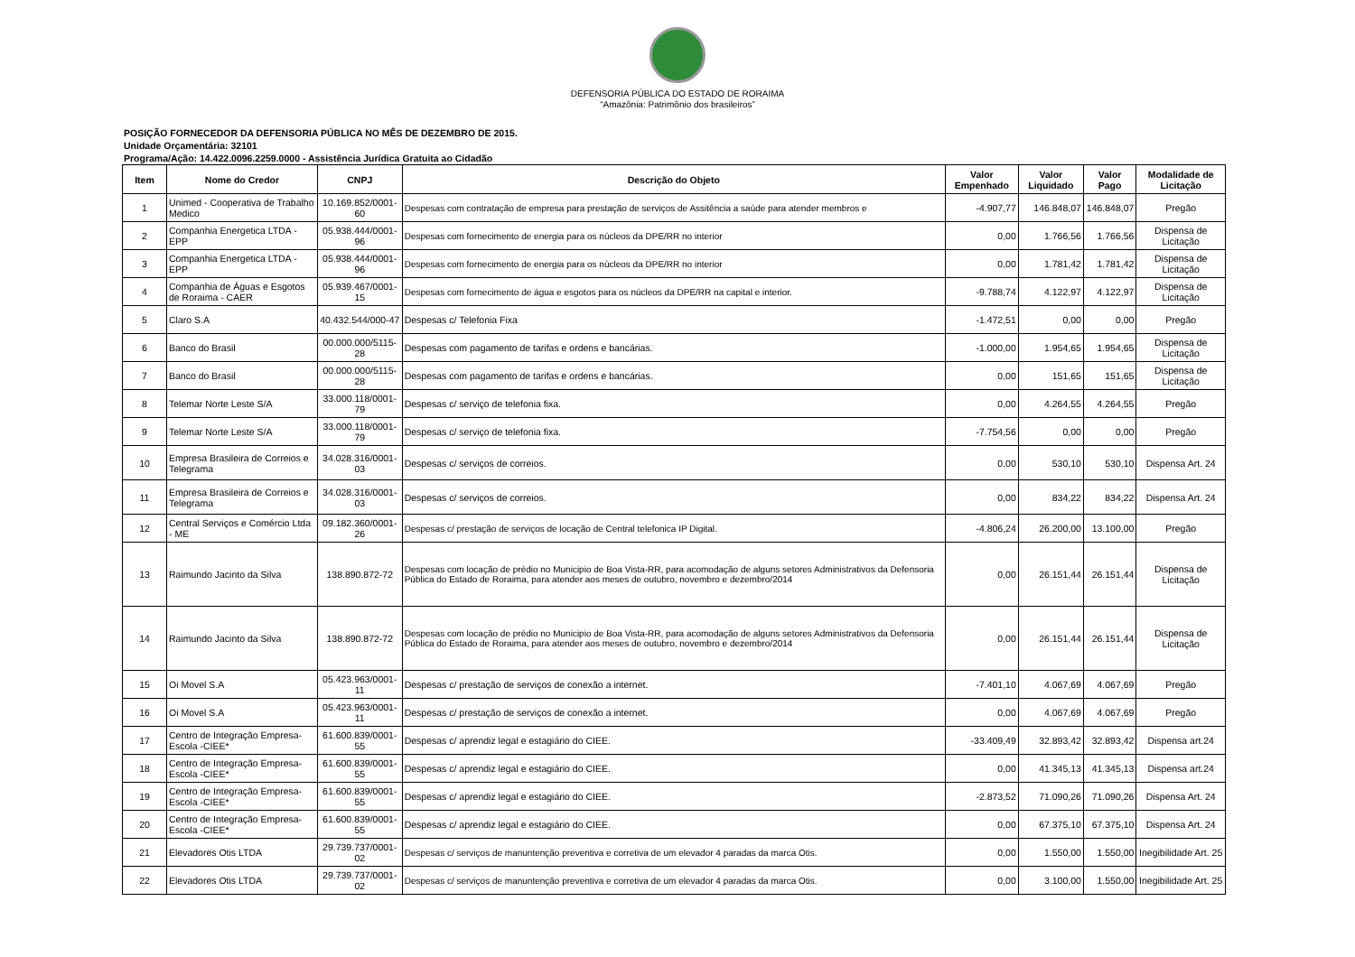DEFENSORIA PÚBLICA DO ESTADO DE RORAIMA
“Amazônia: Patrimônio dos brasileiros”
POSIÇÃO FORNECEDOR DA DEFENSORIA PÚBLICA NO MÊS DE DEZEMBRO DE 2015.
Unidade Orçamentária: 32101
Programa/Ação: 14.422.0096.2259.0000 - Assistência Jurídica Gratuita ao Cidadão
| Item | Nome do Credor | CNPJ | Descrição do Objeto | Valor Empenhado | Valor Liquidado | Valor Pago | Modalidade de Licitação |
| --- | --- | --- | --- | --- | --- | --- | --- |
| 1 | Unimed - Cooperativa de Trabalho Medico | 10.169.852/0001-60 | Despesas com contratação de empresa para prestação de serviços de Assitência a saúde para atender membros e | -4.907,77 | 146.848,07 | 146.848,07 | Pregão |
| 2 | Companhia Energetica LTDA - EPP | 05.938.444/0001-96 | Despesas com fornecimento de energia para os núcleos da DPE/RR no interior | 0,00 | 1.766,56 | 1.766,56 | Dispensa de Licitação |
| 3 | Companhia Energetica LTDA - EPP | 05.938.444/0001-96 | Despesas com fornecimento de energia para os núcleos da DPE/RR no interior | 0,00 | 1.781,42 | 1.781,42 | Dispensa de Licitação |
| 4 | Companhia de Águas e Esgotos de Roraima - CAER | 05.939.467/0001-15 | Despesas com fornecimento de água e esgotos para os núcleos da DPE/RR na capital e interior. | -9.788,74 | 4.122,97 | 4.122,97 | Dispensa de Licitação |
| 5 | Claro S.A | 40.432.544/000-47 | Despesas c/ Telefonia Fixa | -1.472,51 | 0,00 | 0,00 | Pregão |
| 6 | Banco do Brasil | 00.000.000/5115-28 | Despesas com pagamento de tarifas e ordens e bancárias. | -1.000,00 | 1.954,65 | 1.954,65 | Dispensa de Licitação |
| 7 | Banco do Brasil | 00.000.000/5115-28 | Despesas com pagamento de tarifas e ordens e bancárias. | 0,00 | 151,65 | 151,65 | Dispensa de Licitação |
| 8 | Telemar Norte Leste S/A | 33.000.118/0001-79 | Despesas c/ serviço de telefonia fixa. | 0,00 | 4.264,55 | 4.264,55 | Pregão |
| 9 | Telemar Norte Leste S/A | 33.000.118/0001-79 | Despesas c/ serviço de telefonia fixa. | -7.754,56 | 0,00 | 0,00 | Pregão |
| 10 | Empresa Brasileira de Correios e Telegrama | 34.028.316/0001-03 | Despesas c/ serviços de correios. | 0,00 | 530,10 | 530,10 | Dispensa Art. 24 |
| 11 | Empresa Brasileira de Correios e Telegrama | 34.028.316/0001-03 | Despesas c/ serviços de correios. | 0,00 | 834,22 | 834,22 | Dispensa Art. 24 |
| 12 | Central Serviços e Comércio Ltda - ME | 09.182.360/0001-26 | Despesas c/ prestação de serviços de locação de Central telefonica IP Digital. | -4.806,24 | 26.200,00 | 13.100,00 | Pregão |
| 13 | Raimundo Jacinto da Silva | 138.890.872-72 | Despesas com locação de prédio no Municipio de Boa Vista-RR, para acomodação de alguns setores Administrativos da Defensoria Pública do Estado de Roraima, para atender aos meses de outubro, novembro e dezembro/2014 | 0,00 | 26.151,44 | 26.151,44 | Dispensa de Licitação |
| 14 | Raimundo Jacinto da Silva | 138.890.872-72 | Despesas com locação de prédio no Municipio de Boa Vista-RR, para acomodação de alguns setores Administrativos da Defensoria Pública do Estado de Roraima, para atender aos meses de outubro, novembro e dezembro/2014 | 0,00 | 26.151,44 | 26.151,44 | Dispensa de Licitação |
| 15 | Oi Movel S.A | 05.423.963/0001-11 | Despesas c/ prestação de serviços de conexão a internet. | -7.401,10 | 4.067,69 | 4.067,69 | Pregão |
| 16 | Oi Movel S.A | 05.423.963/0001-11 | Despesas c/ prestação de serviços de conexão a internet. | 0,00 | 4.067,69 | 4.067,69 | Pregão |
| 17 | Centro de Integração Empresa-Escola -CIEE* | 61.600.839/0001-55 | Despesas c/ aprendiz legal e estagiário do CIEE. | -33.409,49 | 32.893,42 | 32.893,42 | Dispensa art.24 |
| 18 | Centro de Integração Empresa-Escola -CIEE* | 61.600.839/0001-55 | Despesas c/ aprendiz legal e estagiário do CIEE. | 0,00 | 41.345,13 | 41.345,13 | Dispensa art.24 |
| 19 | Centro de Integração Empresa-Escola -CIEE* | 61.600.839/0001-55 | Despesas c/ aprendiz legal e estagiário do CIEE. | -2.873,52 | 71.090,26 | 71.090,26 | Dispensa Art. 24 |
| 20 | Centro de Integração Empresa-Escola -CIEE* | 61.600.839/0001-55 | Despesas c/ aprendiz legal e estagiário do CIEE. | 0,00 | 67.375,10 | 67.375,10 | Dispensa Art. 24 |
| 21 | Elevadores Otis LTDA | 29.739.737/0001-02 | Despesas c/ serviços de manuntenção preventiva e corretiva de um elevador 4 paradas da marca Otis. | 0,00 | 1.550,00 | 1.550,00 | Inegibilidade Art. 25 |
| 22 | Elevadores Otis LTDA | 29.739.737/0001-02 | Despesas c/ serviços de manuntenção preventiva e corretiva de um elevador 4 paradas da marca Otis. | 0,00 | 3.100,00 | 1.550,00 | Inegibilidade Art. 25 |